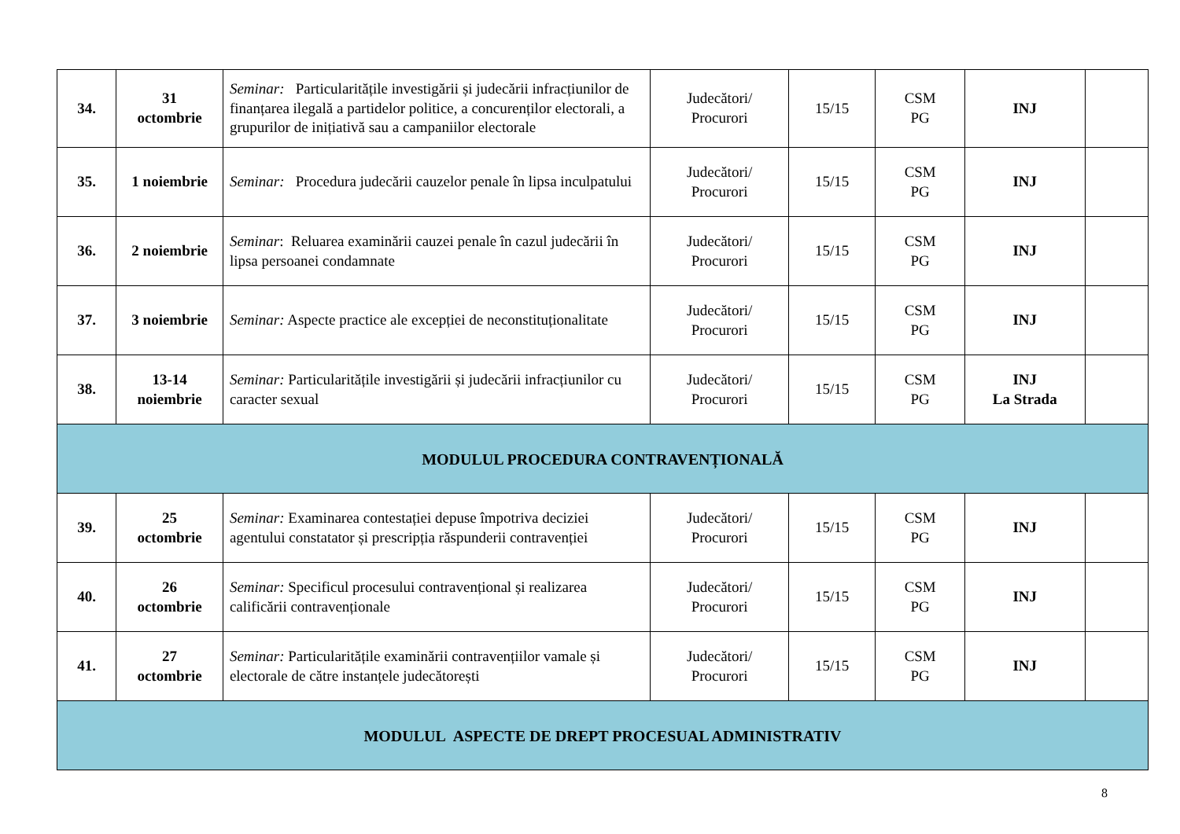| 34. | 31 octombrie | Seminar: Particularitățile investigării și judecării infracțiunilor de finanțarea ilegală a partidelor politice, a concurenților electorali, a grupurilor de inițiativă sau a campaniilor electorale | Judecători/ Procurori | 15/15 | CSM PG | INJ | |
| 35. | 1 noiembrie | Seminar: Procedura judecării cauzelor penale în lipsa inculpatului | Judecători/ Procurori | 15/15 | CSM PG | INJ | |
| 36. | 2 noiembrie | Seminar : Reluarea examinării cauzei penale în cazul judecării în lipsa persoanei condamnate | Judecători/ Procurori | 15/15 | CSM PG | INJ | |
| 37. | 3 noiembrie | Seminar: Aspecte practice ale excepției de neconstituționalitate | Judecători/ Procurori | 15/15 | CSM PG | INJ | |
| 38. | 13-14 noiembrie | Seminar: Particularitățile investigării și judecării infracțiunilor cu caracter sexual | Judecători/ Procurori | 15/15 | CSM PG | INJ La Strada | |
| MODULUL PROCEDURA CONTRAVENȚIONALĂ | | | | | | | |
| 39. | 25 octombrie | Seminar: Examinarea contestației depuse împotriva deciziei agentului constatator și prescripția răspunderii contravenției | Judecători/ Procurori | 15/15 | CSM PG | INJ | |
| 40. | 26 octombrie | Seminar: Specificul procesului contravențional și realizarea calificării contravenționale | Judecători/ Procurori | 15/15 | CSM PG | INJ | |
| 41. | 27 octombrie | Seminar: Particularitățile examinării contravențiilor vamale și electorale de către instanțele judecătorești | Judecători/ Procurori | 15/15 | CSM PG | INJ | |
| MODULUL ASPECTE DE DREPT PROCESUAL ADMINISTRATIV | | | | | | | |
8